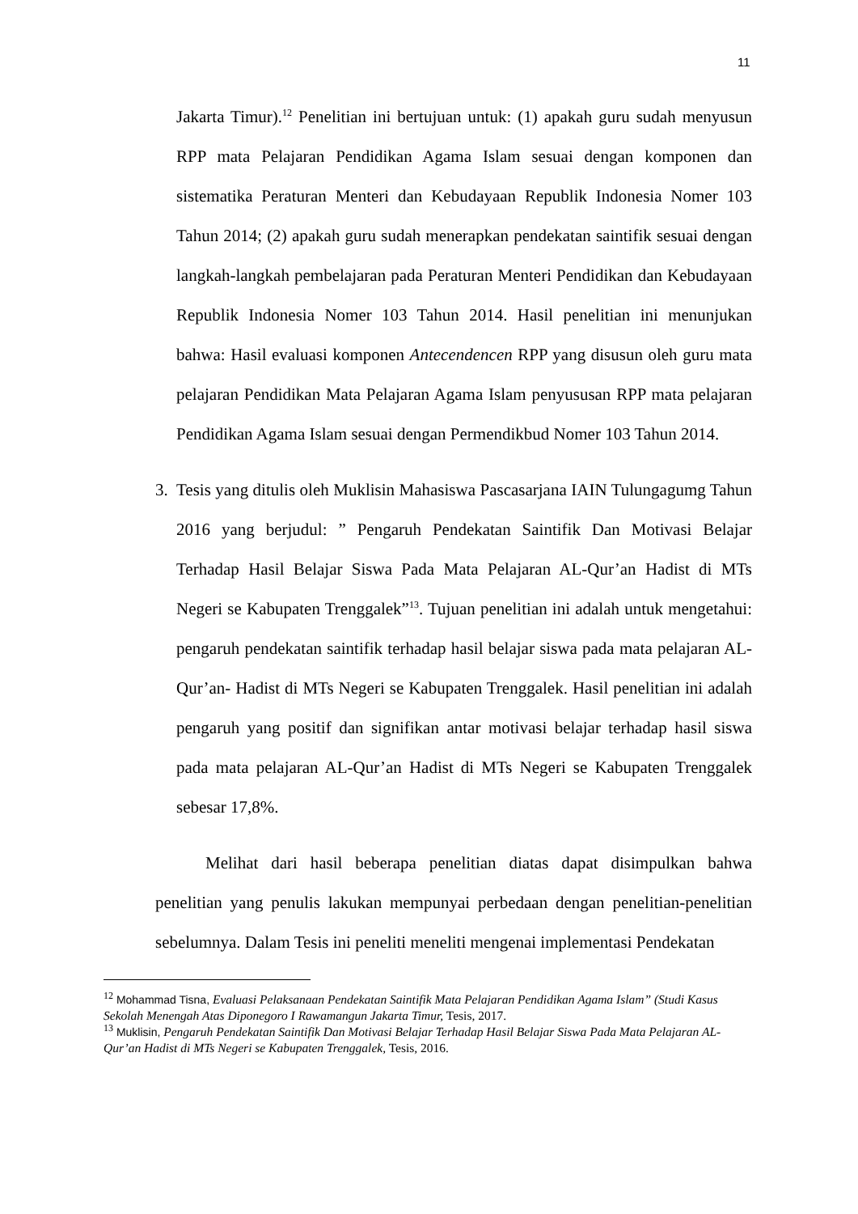11
Jakarta Timur).<sup>12</sup> Penelitian ini bertujuan untuk: (1) apakah guru sudah menyusun RPP mata Pelajaran Pendidikan Agama Islam sesuai dengan komponen dan sistematika Peraturan Menteri dan Kebudayaan Republik Indonesia Nomer 103 Tahun 2014; (2) apakah guru sudah menerapkan pendekatan saintifik sesuai dengan langkah-langkah pembelajaran pada Peraturan Menteri Pendidikan dan Kebudayaan Republik Indonesia Nomer 103 Tahun 2014. Hasil penelitian ini menunjukan bahwa: Hasil evaluasi komponen Antecendencen RPP yang disusun oleh guru mata pelajaran Pendidikan Mata Pelajaran Agama Islam penyususan RPP mata pelajaran Pendidikan Agama Islam sesuai dengan Permendikbud Nomer 103 Tahun 2014.
3. Tesis yang ditulis oleh Muklisin Mahasiswa Pascasarjana IAIN Tulungagumg Tahun 2016 yang berjudul: ” Pengaruh Pendekatan Saintifik Dan Motivasi Belajar Terhadap Hasil Belajar Siswa Pada Mata Pelajaran AL-Qur’an Hadist di MTs Negeri se Kabupaten Trenggalek”<sup>13</sup>. Tujuan penelitian ini adalah untuk mengetahui: pengaruh pendekatan saintifik terhadap hasil belajar siswa pada mata pelajaran AL-Qur’an- Hadist di MTs Negeri se Kabupaten Trenggalek. Hasil penelitian ini adalah pengaruh yang positif dan signifikan antar motivasi belajar terhadap hasil siswa pada mata pelajaran AL-Qur’an Hadist di MTs Negeri se Kabupaten Trenggalek sebesar 17,8%.
Melihat dari hasil beberapa penelitian diatas dapat disimpulkan bahwa penelitian yang penulis lakukan mempunyai perbedaan dengan penelitian-penelitian sebelumnya. Dalam Tesis ini peneliti meneliti mengenai implementasi Pendekatan
<sup>12</sup> Mohammad Tisna, Evaluasi Pelaksanaan Pendekatan Saintifik Mata Pelajaran Pendidikan Agama Islam” (Studi Kasus Sekolah Menengah Atas Diponegoro I Rawamangun Jakarta Timur, Tesis, 2017.
<sup>13</sup> Muklisin, Pengaruh Pendekatan Saintifik Dan Motivasi Belajar Terhadap Hasil Belajar Siswa Pada Mata Pelajaran AL-Qur’an Hadist di MTs Negeri se Kabupaten Trenggalek, Tesis, 2016.